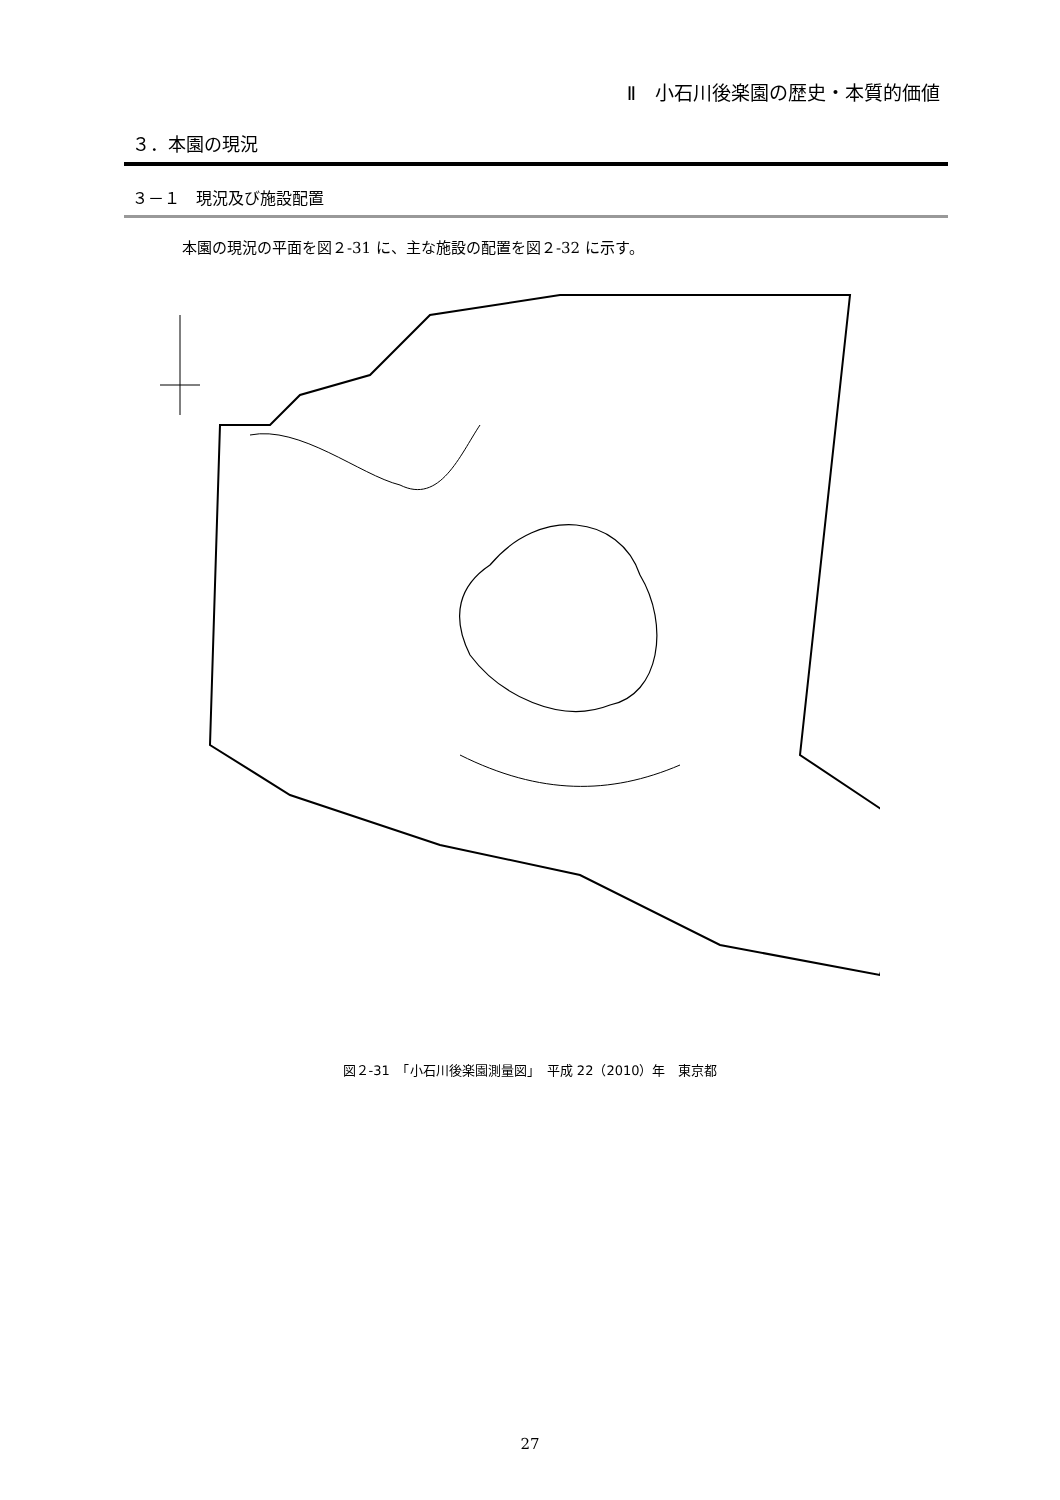Ⅱ　小石川後楽園の歴史・本質的価値
３．本園の現況
３－１　現況及び施設配置
本園の現況の平面を図２-31 に、主な施設の配置を図２-32 に示す。
図２-31　「小石川後楽園測量図」　平成 22（2010）年　東京都
27